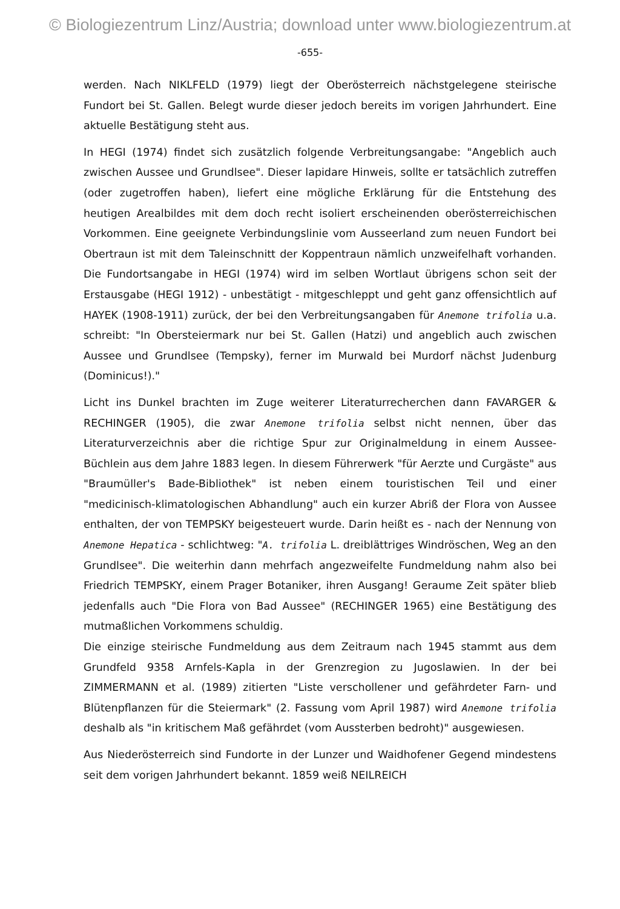© Biologiezentrum Linz/Austria; download unter www.biologiezentrum.at
-655-
werden. Nach NIKLFELD (1979) liegt der Oberösterreich nächstgelegene steirische Fundort bei St. Gallen. Belegt wurde dieser jedoch bereits im vorigen Jahrhundert. Eine aktuelle Bestätigung steht aus.
In HEGI (1974) findet sich zusätzlich folgende Verbreitungsangabe: "Angeblich auch zwischen Aussee und Grundlsee". Dieser lapidare Hinweis, sollte er tatsächlich zutreffen (oder zugetroffen haben), liefert eine mögliche Erklärung für die Entstehung des heutigen Arealbildes mit dem doch recht isoliert erscheinenden oberösterreichischen Vorkommen. Eine geeignete Verbindungslinie vom Ausseerland zum neuen Fundort bei Obertraun ist mit dem Taleinschnitt der Koppentraun nämlich unzweifelhaft vorhanden. Die Fundortsangabe in HEGI (1974) wird im selben Wortlaut übrigens schon seit der Erstausgabe (HEGI 1912) - unbestätigt - mitgeschleppt und geht ganz offensichtlich auf HAYEK (1908-1911) zurück, der bei den Verbreitungsangaben für Anemone trifolia u.a. schreibt: "In Obersteiermark nur bei St. Gallen (Hatzi) und angeblich auch zwischen Aussee und Grundlsee (Tempsky), ferner im Murwald bei Murdorf nächst Judenburg (Dominicus!)."
Licht ins Dunkel brachten im Zuge weiterer Literaturrecherchen dann FAVARGER & RECHINGER (1905), die zwar Anemone trifolia selbst nicht nennen, über das Literaturverzeichnis aber die richtige Spur zur Originalmeldung in einem Aussee-Büchlein aus dem Jahre 1883 legen. In diesem Führerwerk "für Aerzte und Curgäste" aus "Braumüller's Bade-Bibliothek" ist neben einem touristischen Teil und einer "medicinisch-klimatologischen Abhandlung" auch ein kurzer Abriß der Flora von Aussee enthalten, der von TEMPSKY beigesteuert wurde. Darin heißt es - nach der Nennung von Anemone Hepatica - schlichtweg: "A. trifolia L. dreiblättriges Windröschen, Weg an den Grundlsee". Die weiterhin dann mehrfach angezweifelte Fundmeldung nahm also bei Friedrich TEMPSKY, einem Prager Botaniker, ihren Ausgang! Geraume Zeit später blieb jedenfalls auch "Die Flora von Bad Aussee" (RECHINGER 1965) eine Bestätigung des mutmaßlichen Vorkommens schuldig.
Die einzige steirische Fundmeldung aus dem Zeitraum nach 1945 stammt aus dem Grundfeld 9358 Arnfels-Kapla in der Grenzregion zu Jugoslawien. In der bei ZIMMERMANN et al. (1989) zitierten "Liste verschollener und gefährdeter Farn- und Blütenpflanzen für die Steiermark" (2. Fassung vom April 1987) wird Anemone trifolia deshalb als "in kritischem Maß gefährdet (vom Aussterben bedroht)" ausgewiesen.
Aus Niederösterreich sind Fundorte in der Lunzer und Waidhofener Gegend mindestens seit dem vorigen Jahrhundert bekannt. 1859 weiß NEILREICH